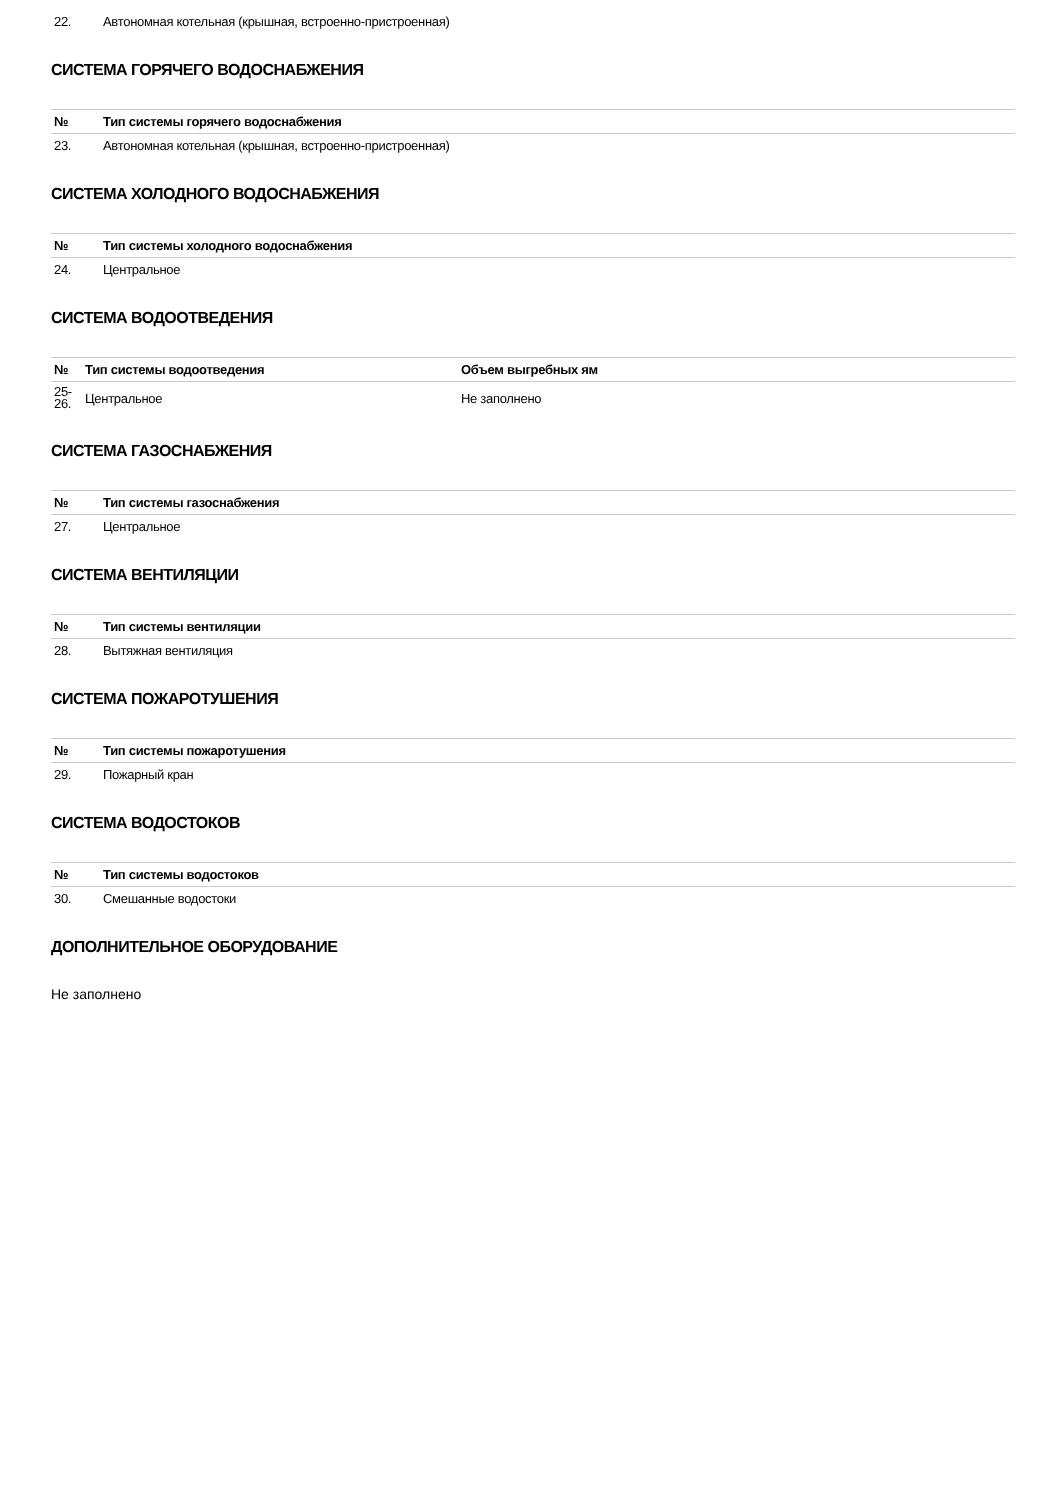| 22. | Автономная котельная (крышная, встроенно-пристроенная) |
СИСТЕМА ГОРЯЧЕГО ВОДОСНАБЖЕНИЯ
| № | Тип системы горячего водоснабжения |
| --- | --- |
| 23. | Автономная котельная (крышная, встроенно-пристроенная) |
СИСТЕМА ХОЛОДНОГО ВОДОСНАБЖЕНИЯ
| № | Тип системы холодного водоснабжения |
| --- | --- |
| 24. | Центральное |
СИСТЕМА ВОДООТВЕДЕНИЯ
| № | Тип системы водоотведения | Объем выгребных ям |
| --- | --- | --- |
| 25- 26. | Центральное | Не заполнено |
СИСТЕМА ГАЗОСНАБЖЕНИЯ
| № | Тип системы газоснабжения |
| --- | --- |
| 27. | Центральное |
СИСТЕМА ВЕНТИЛЯЦИИ
| № | Тип системы вентиляции |
| --- | --- |
| 28. | Вытяжная вентиляция |
СИСТЕМА ПОЖАРОТУШЕНИЯ
| № | Тип системы пожаротушения |
| --- | --- |
| 29. | Пожарный кран |
СИСТЕМА ВОДОСТОКОВ
| № | Тип системы водостоков |
| --- | --- |
| 30. | Смешанные водостоки |
ДОПОЛНИТЕЛЬНОЕ ОБОРУДОВАНИЕ
Не заполнено